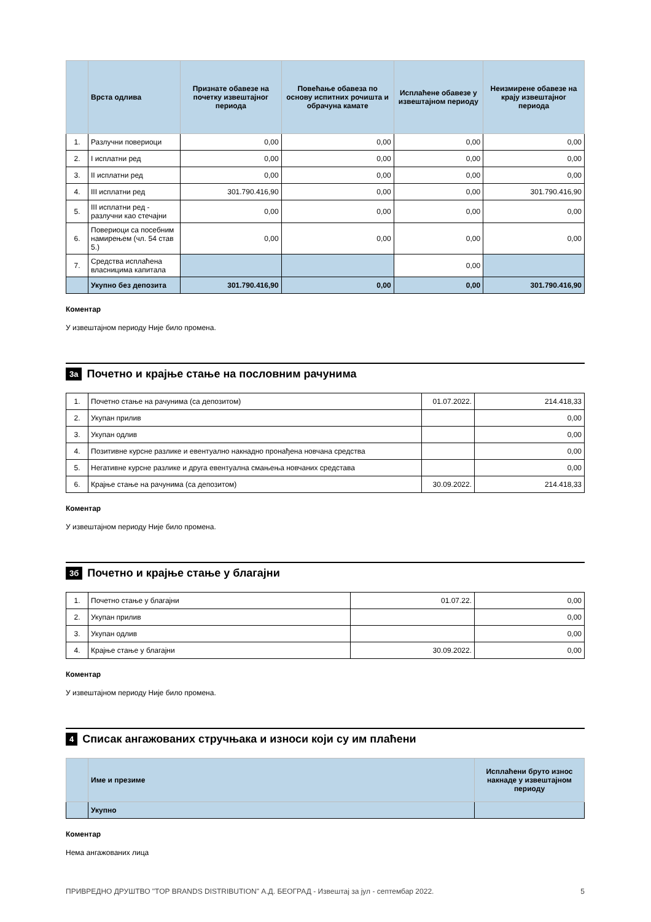| | Врста одлива | Признате обавезе на почетку извештајног периода | Повећање обавеза по основу испитних рочишта и обрачуна камате | Исплаћене обавезе у извештајном периоду | Неизмирене обавезе на крају извештајног периода |
| --- | --- | --- | --- | --- | --- |
| 1. | Разлучни повериоци | 0,00 | 0,00 | 0,00 | 0,00 |
| 2. | I исплатни ред | 0,00 | 0,00 | 0,00 | 0,00 |
| 3. | II исплатни ред | 0,00 | 0,00 | 0,00 | 0,00 |
| 4. | III исплатни ред | 301.790.416,90 | 0,00 | 0,00 | 301.790.416,90 |
| 5. | III исплатни ред - разлучни као стечајни | 0,00 | 0,00 | 0,00 | 0,00 |
| 6. | Повериоци са посебним намирењем (чл. 54 став 5.) | 0,00 | 0,00 | 0,00 | 0,00 |
| 7. | Средства исплаћена власницима капитала | | | 0,00 | |
| | Укупно без депозита | 301.790.416,90 | 0,00 | 0,00 | 301.790.416,90 |
Коментар
У извештајном периоду Није било промена.
3а Почетно и крајње стање на пословним рачунима
| 1. | Почетно стање на рачунима (са депозитом) | 01.07.2022. | 214.418,33 |
| 2. | Укупан прилив | | 0,00 |
| 3. | Укупан одлив | | 0,00 |
| 4. | Позитивне курсне разлике и евентуално накнадно пронађена новчана средства | | 0,00 |
| 5. | Негативне курсне разлике и друга евентуална смањења новчаних средстава | | 0,00 |
| 6. | Крајње стање на рачунима (са депозитом) | 30.09.2022. | 214.418,33 |
Коментар
У извештајном периоду Није било промена.
3б Почетно и крајње стање у благајни
| 1. | Почетно стање у благајни | 01.07.22. | 0,00 |
| 2. | Укупан прилив | | 0,00 |
| 3. | Укупан одлив | | 0,00 |
| 4. | Крајње стање у благајни | 30.09.2022. | 0,00 |
Коментар
У извештајном периоду Није било промена.
4 Списак ангажованих стручњака и износи који су им плаћени
| | Име и презиме | Исплаћени бруто износ накнаде у извештајном периоду |
| --- | --- | --- |
| | Укупно | |
Коментар
Нема ангажованих лица
ПРИВРЕДНО ДРУШТВО "TOP BRANDS DISTRIBUTION" А.Д. БЕОГРАД - Извештај за јул - септембар 2022. 5